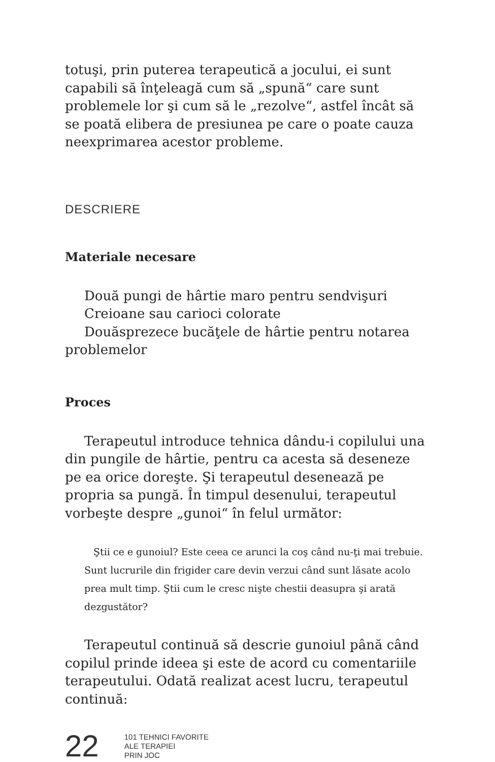totuşi, prin puterea terapeutică a jocului, ei sunt capabili să înţeleagă cum să „spună“ care sunt problemele lor şi cum să le „rezolve“, astfel încât să se poată elibera de presiunea pe care o poate cauza neexprimarea acestor probleme.
DESCRIERE
Materiale necesare
Două pungi de hârtie maro pentru sendvişuri
Creioane sau carioci colorate
Douăsprezece bucăţele de hârtie pentru notarea problemelor
Proces
Terapeutul introduce tehnica dându-i copilului una din pungile de hârtie, pentru ca acesta să deseneze pe ea orice doreşte. Şi terapeutul desenează pe propria sa pungă. În timpul desenului, terapeutul vorbeşte despre „gunoi“ în felul următor:
Ştii ce e gunoiul? Este ceea ce arunci la coş când nu-ţi mai trebuie. Sunt lucrurile din frigider care devin verzui când sunt lăsate acolo prea mult timp. Ştii cum le cresc nişte chestii deasupra şi arată dezgustător?
Terapeutul continuă să descrie gunoiul până când copilul prinde ideea şi este de acord cu comentariile terapeutului. Odată realizat acest lucru, terapeutul continuă:
22
101 TEHNICI FAVORITE
ALE TERAPIEI
PRIN JOC